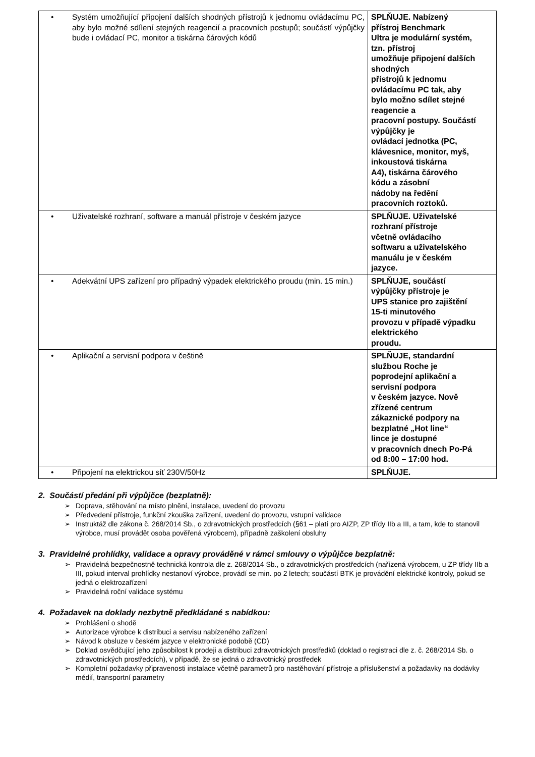| • Systém umožňující připojení dalších shodných přístrojů k jednomu ovládacímu PC, aby bylo možné sdílení stejných reagencií a pracovních postupů; součástí výpůjčky bude i ovládací PC, monitor a tiskárna čárových kódů | SPLŇUJE. Nabízený přístroj Benchmark Ultra je modulární systém, tzn. přístroj umožňuje připojení dalších shodných přístrojů k jednomu ovládacímu PC tak, aby bylo možno sdílet stejné reagencie a pracovní postupy. Součástí výpůjčky je ovládací jednotka (PC, klávesnice, monitor, myš, inkoustová tiskárna A4), tiskárna čárového kódu a zásobní nádoby na ředění pracovních roztoků. |
| • Uživatelské rozhraní, software a manuál přístroje v českém jazyce | SPLŇUJE. Uživatelské rozhraní přístroje včetně ovládacího softwaru a uživatelského manuálu je v českém jazyce. |
| • Adekvátní UPS zařízení pro případný výpadek elektrického proudu (min. 15 min.) | SPLŇUJE, součástí výpůjčky přístroje je UPS stanice pro zajištění 15-ti minutového provozu v případě výpadku elektrického proudu. |
| • Aplikační a servisní podpora v češtině | SPLŇUJE, standardní službou Roche je poprodejní aplikační a servisní podpora v českém jazyce. Nově zřízené centrum zákaznické podpory na bezplatné „Hot line“ lince je dostupné v pracovních dnech Po-Pá od 8:00 – 17:00 hod. |
| • Připojení na elektrickou síť 230V/50Hz | SPLŇUJE. |
2. Součástí předání při výpůjčce (bezplatně):
➢ Doprava, stěhování na místo plnění, instalace, uvedení do provozu
➢ Předvedení přístroje, funkční zkouška zařízení, uvedení do provozu, vstupní validace
➢ Instruktáž dle zákona č. 268/2014 Sb., o zdravotnických prostředcích (§61 – platí pro AIZP, ZP třídy IIb a III, a tam, kde to stanovil výrobce, musí provádět osoba pověřená výrobcem), případně zaškolení obsluhy
3. Pravidelné prohlídky, validace a opravy prováděné v rámci smlouvy o výpůjčce bezplatně:
➢ Pravidelná bezpečnostně technická kontrola dle z. 268/2014 Sb., o zdravotnických prostředcích (nařízená výrobcem, u ZP třídy IIb a III, pokud interval prohlídky nestanoví výrobce, provádí se min. po 2 letech; součástí BTK je provádění elektrické kontroly, pokud se jedná o elektrozařízení
➢ Pravidelná roční validace systému
4. Požadavek na doklady nezbytně předkládané s nabídkou:
➢ Prohlášení o shodě
➢ Autorizace výrobce k distribuci a servisu nabízeného zařízení
➢ Návod k obsluze v českém jazyce v elektronické podobě (CD)
➢ Doklad osvědčující jeho způsobilost k prodeji a distribuci zdravotnických prostředků (doklad o registraci dle z. č. 268/2014 Sb. o zdravotnických prostředcích), v případě, že se jedná o zdravotnický prostředek
➢ Kompletní požadavky připravenosti instalace včetně parametrů pro nastěhování přístroje a příslušenství a požadavky na dodávky médií, transportní parametry